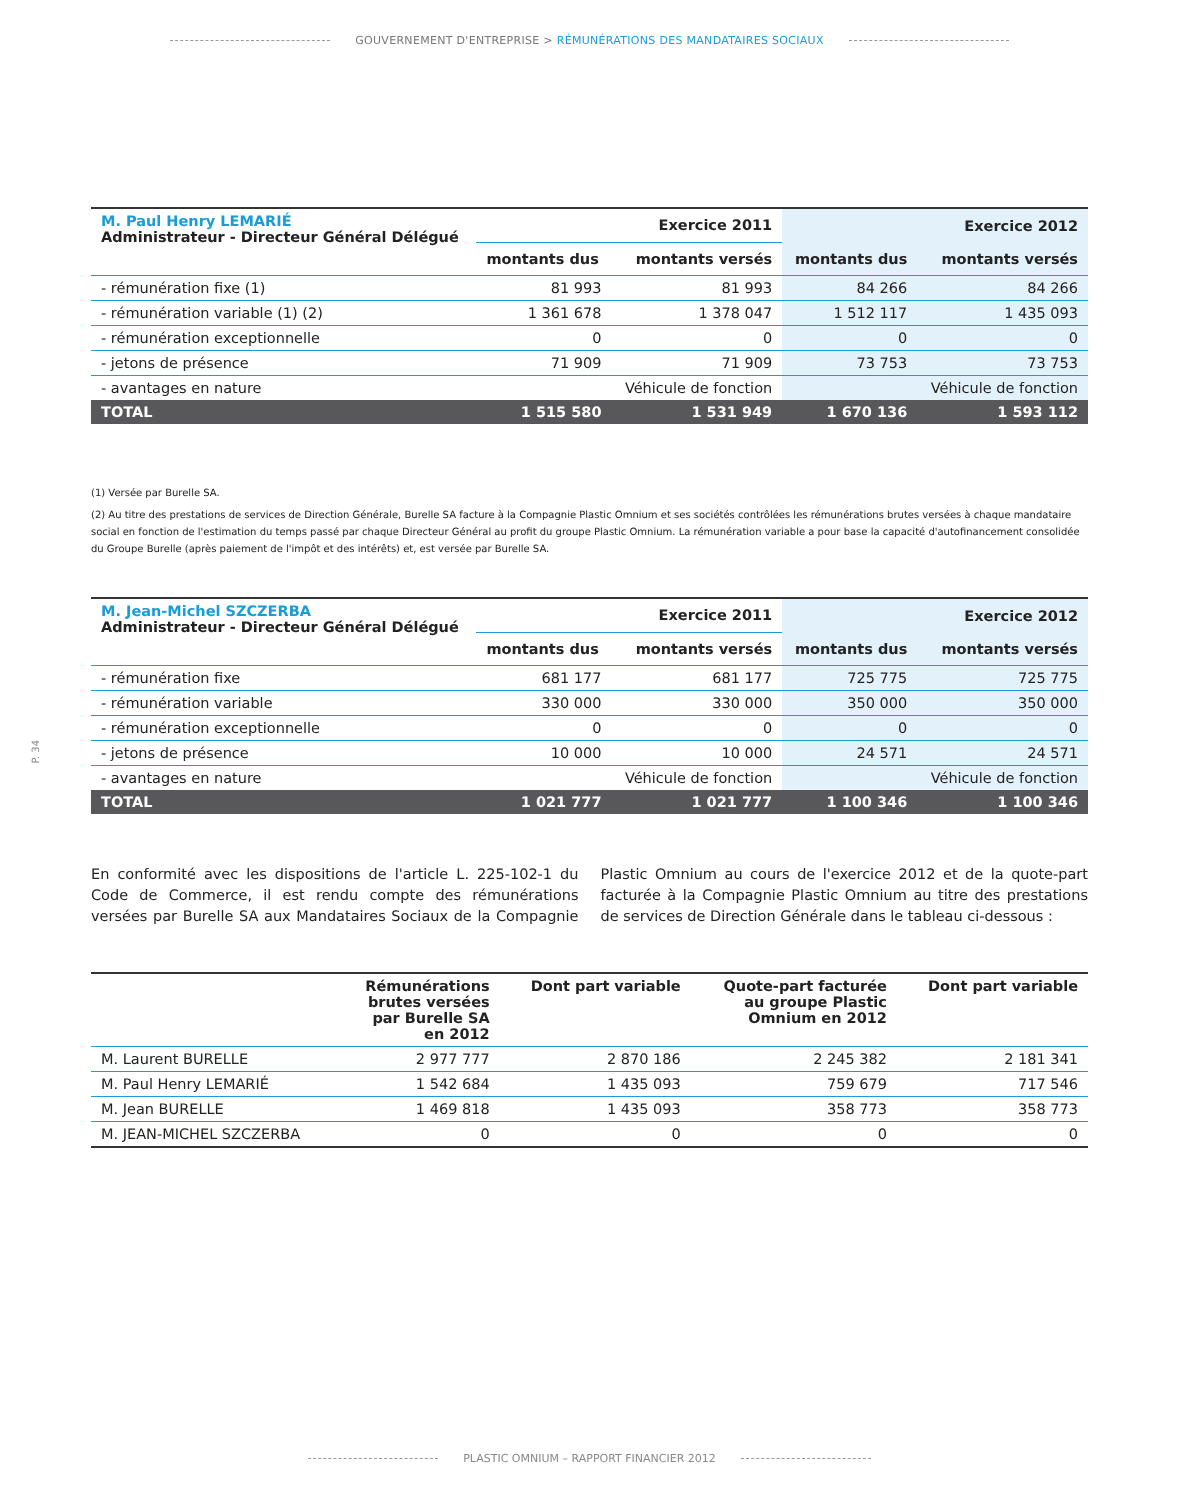GOUVERNEMENT D'ENTREPRISE > RÉMUNÉRATIONS DES MANDATAIRES SOCIAUX
| M. Paul Henry LEMARIÉ Administrateur - Directeur Général Délégué | Exercice 2011 | | Exercice 2012 | |
| | montants dus | montants versés | montants dus | montants versés |
| - rémunération fixe (1) | 81 993 | 81 993 | 84 266 | 84 266 |
| - rémunération variable (1) (2) | 1 361 678 | 1 378 047 | 1 512 117 | 1 435 093 |
| - rémunération exceptionnelle | 0 | 0 | 0 | 0 |
| - jetons de présence | 71 909 | 71 909 | 73 753 | 73 753 |
| - avantages en nature | | Véhicule de fonction | | Véhicule de fonction |
| TOTAL | 1 515 580 | 1 531 949 | 1 670 136 | 1 593 112 |
(1) Versée par Burelle SA.
(2) Au titre des prestations de services de Direction Générale, Burelle SA facture à la Compagnie Plastic Omnium et ses sociétés contrôlées les rémunérations brutes versées à chaque mandataire social en fonction de l'estimation du temps passé par chaque Directeur Général au profit du groupe Plastic Omnium. La rémunération variable a pour base la capacité d'autofinancement consolidée du Groupe Burelle (après paiement de l'impôt et des intérêts) et, est versée par Burelle SA.
| M. Jean-Michel SZCZERBA Administrateur - Directeur Général Délégué | Exercice 2011 | | Exercice 2012 | |
| | montants dus | montants versés | montants dus | montants versés |
| - rémunération fixe | 681 177 | 681 177 | 725 775 | 725 775 |
| - rémunération variable | 330 000 | 330 000 | 350 000 | 350 000 |
| - rémunération exceptionnelle | 0 | 0 | 0 | 0 |
| - jetons de présence | 10 000 | 10 000 | 24 571 | 24 571 |
| - avantages en nature | | Véhicule de fonction | | Véhicule de fonction |
| TOTAL | 1 021 777 | 1 021 777 | 1 100 346 | 1 100 346 |
En conformité avec les dispositions de l'article L. 225-102-1 du Code de Commerce, il est rendu compte des rémunérations versées par Burelle SA aux Mandataires Sociaux de la Compagnie Plastic Omnium au cours de l'exercice 2012 et de la quote-part facturée à la Compagnie Plastic Omnium au titre des prestations de services de Direction Générale dans le tableau ci-dessous :
| | Rémunérations brutes versées par Burelle SA en 2012 | Dont part variable | Quote-part facturée au groupe Plastic Omnium en 2012 | Dont part variable |
| --- | --- | --- | --- | --- |
| M. Laurent BURELLE | 2 977 777 | 2 870 186 | 2 245 382 | 2 181 341 |
| M. Paul Henry LEMARIÉ | 1 542 684 | 1 435 093 | 759 679 | 717 546 |
| M. Jean BURELLE | 1 469 818 | 1 435 093 | 358 773 | 358 773 |
| M. JEAN-MICHEL SZCZERBA | 0 | 0 | 0 | 0 |
P. 34
PLASTIC OMNIUM – RAPPORT FINANCIER 2012